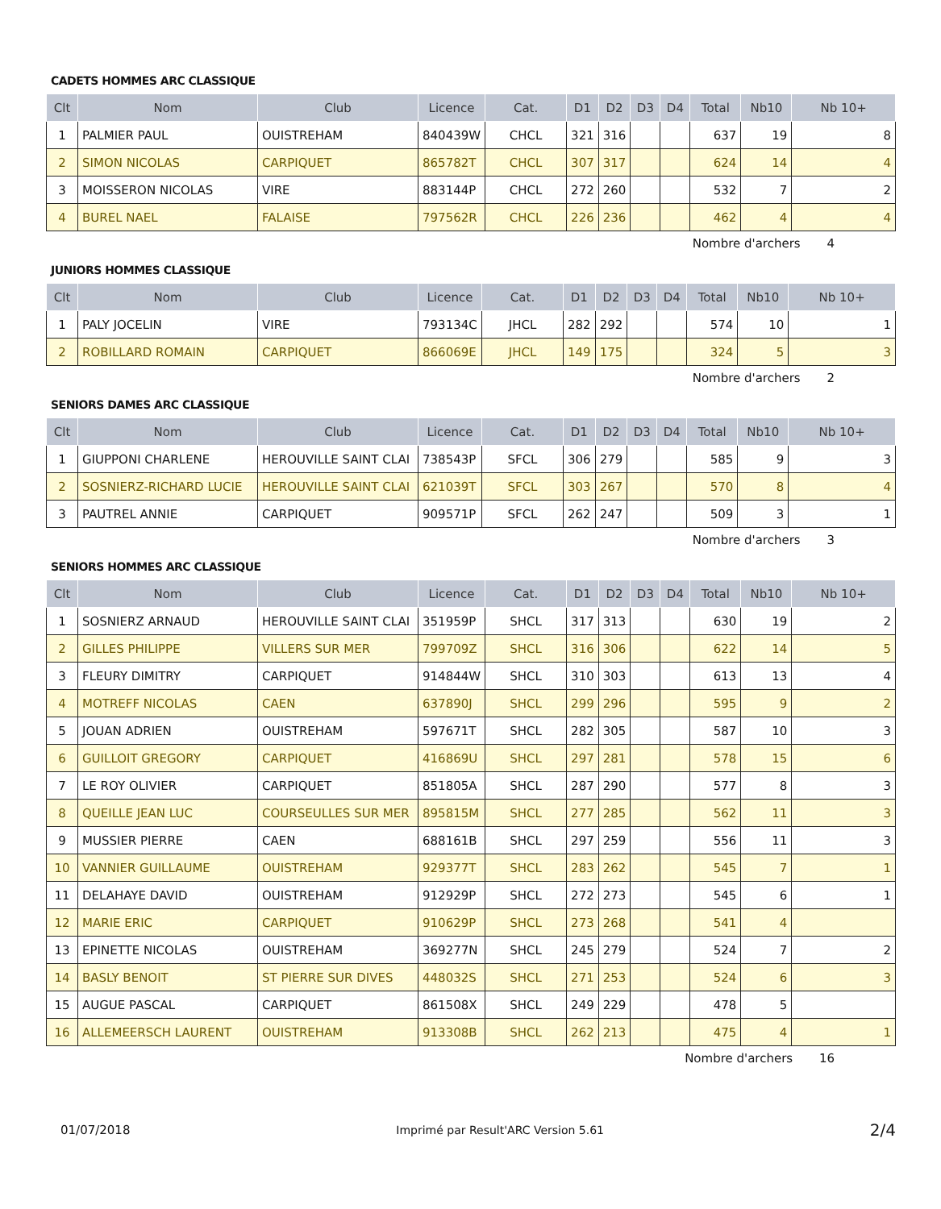CADETS HOMMES ARC CLASSIQUE
| Clt | Nom | Club | Licence | Cat. | D1 | D2 | D3 | D4 | Total | Nb10 | Nb 10+ |
| --- | --- | --- | --- | --- | --- | --- | --- | --- | --- | --- | --- |
| 1 | PALMIER PAUL | OUISTREHAM | 840439W | CHCL | 321 | 316 | | | 637 | 19 | 8 |
| 2 | SIMON NICOLAS | CARPIQUET | 865782T | CHCL | 307 | 317 | | | 624 | 14 | 4 |
| 3 | MOISSERON NICOLAS | VIRE | 883144P | CHCL | 272 | 260 | | | 532 | 7 | 2 |
| 4 | BUREL NAEL | FALAISE | 797562R | CHCL | 226 | 236 | | | 462 | 4 | 4 |
Nombre d'archers 4
JUNIORS HOMMES CLASSIQUE
| Clt | Nom | Club | Licence | Cat. | D1 | D2 | D3 | D4 | Total | Nb10 | Nb 10+ |
| --- | --- | --- | --- | --- | --- | --- | --- | --- | --- | --- | --- |
| 1 | PALY JOCELIN | VIRE | 793134C | JHCL | 282 | 292 | | | 574 | 10 | 1 |
| 2 | ROBILLARD ROMAIN | CARPIQUET | 866069E | JHCL | 149 | 175 | | | 324 | 5 | 3 |
Nombre d'archers 2
SENIORS DAMES ARC CLASSIQUE
| Clt | Nom | Club | Licence | Cat. | D1 | D2 | D3 | D4 | Total | Nb10 | Nb 10+ |
| --- | --- | --- | --- | --- | --- | --- | --- | --- | --- | --- | --- |
| 1 | GIUPPONI CHARLENE | HEROUVILLE SAINT CLAI | 738543P | SFCL | 306 | 279 | | | 585 | 9 | 3 |
| 2 | SOSNIERZ-RICHARD LUCIE | HEROUVILLE SAINT CLAI | 621039T | SFCL | 303 | 267 | | | 570 | 8 | 4 |
| 3 | PAUTREL ANNIE | CARPIQUET | 909571P | SFCL | 262 | 247 | | | 509 | 3 | 1 |
Nombre d'archers 3
SENIORS HOMMES ARC CLASSIQUE
| Clt | Nom | Club | Licence | Cat. | D1 | D2 | D3 | D4 | Total | Nb10 | Nb 10+ |
| --- | --- | --- | --- | --- | --- | --- | --- | --- | --- | --- | --- |
| 1 | SOSNIERZ ARNAUD | HEROUVILLE SAINT CLAI | 351959P | SHCL | 317 | 313 | | | 630 | 19 | 2 |
| 2 | GILLES PHILIPPE | VILLERS SUR MER | 799709Z | SHCL | 316 | 306 | | | 622 | 14 | 5 |
| 3 | FLEURY DIMITRY | CARPIQUET | 914844W | SHCL | 310 | 303 | | | 613 | 13 | 4 |
| 4 | MOTREFF NICOLAS | CAEN | 637890J | SHCL | 299 | 296 | | | 595 | 9 | 2 |
| 5 | JOUAN ADRIEN | OUISTREHAM | 597671T | SHCL | 282 | 305 | | | 587 | 10 | 3 |
| 6 | GUILLOIT GREGORY | CARPIQUET | 416869U | SHCL | 297 | 281 | | | 578 | 15 | 6 |
| 7 | LE ROY OLIVIER | CARPIQUET | 851805A | SHCL | 287 | 290 | | | 577 | 8 | 3 |
| 8 | QUEILLE JEAN LUC | COURSEULLES SUR MER | 895815M | SHCL | 277 | 285 | | | 562 | 11 | 3 |
| 9 | MUSSIER PIERRE | CAEN | 688161B | SHCL | 297 | 259 | | | 556 | 11 | 3 |
| 10 | VANNIER GUILLAUME | OUISTREHAM | 929377T | SHCL | 283 | 262 | | | 545 | 7 | 1 |
| 11 | DELAHAYE DAVID | OUISTREHAM | 912929P | SHCL | 272 | 273 | | | 545 | 6 | 1 |
| 12 | MARIE ERIC | CARPIQUET | 910629P | SHCL | 273 | 268 | | | 541 | 4 | |
| 13 | EPINETTE NICOLAS | OUISTREHAM | 369277N | SHCL | 245 | 279 | | | 524 | 7 | 2 |
| 14 | BASLY BENOIT | ST PIERRE SUR DIVES | 448032S | SHCL | 271 | 253 | | | 524 | 6 | 3 |
| 15 | AUGUE PASCAL | CARPIQUET | 861508X | SHCL | 249 | 229 | | | 478 | 5 | |
| 16 | ALLEMEERSCH LAURENT | OUISTREHAM | 913308B | SHCL | 262 | 213 | | | 475 | 4 | 1 |
Nombre d'archers 16
01/07/2018 Imprimé par Result'ARC Version 5.61 2/4